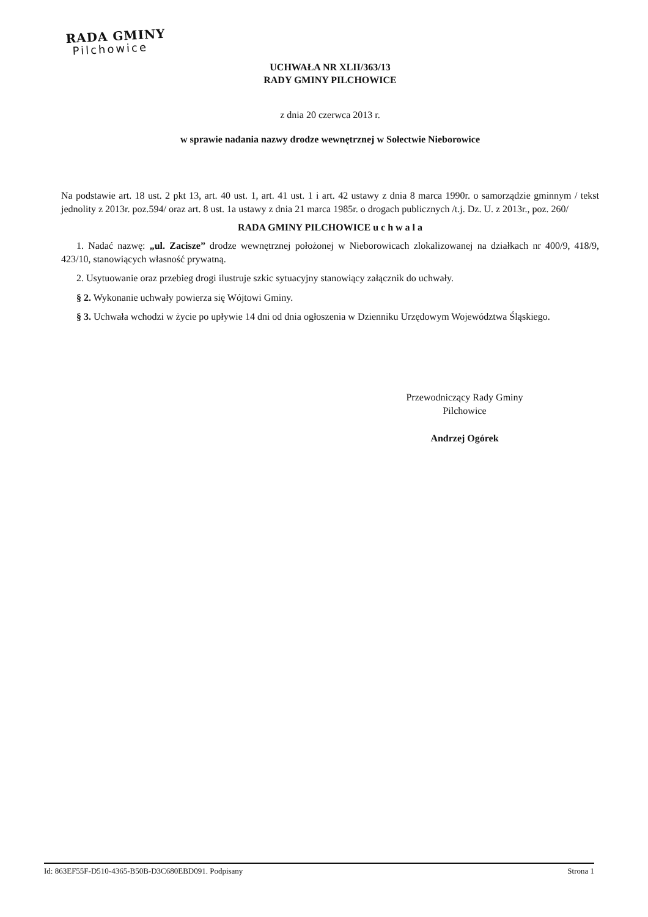RADA GMINY
Pilchowice
UCHWAŁA NR XLII/363/13
RADY GMINY PILCHOWICE
z dnia 20 czerwca 2013 r.
w sprawie nadania nazwy drodze wewnętrznej w Sołectwie Nieborowice
Na podstawie art. 18 ust. 2 pkt 13, art. 40 ust. 1, art. 41 ust. 1 i art. 42 ustawy z dnia 8 marca 1990r. o samorządzie gminnym / tekst jednolity z 2013r. poz.594/ oraz art. 8 ust. 1a ustawy z dnia 21 marca 1985r. o drogach publicznych /t.j. Dz. U. z 2013r., poz. 260/
RADA GMINY PILCHOWICE u c h w a l a
1. Nadać nazwę: „ul. Zacisze” drodze wewnętrznej położonej w Nieborowicach zlokalizowanej na działkach nr 400/9, 418/9, 423/10, stanowiących własność prywatną.
2. Usytuowanie oraz przebieg drogi ilustruje szkic sytuacyjny stanowiący załącznik do uchwały.
§ 2. Wykonanie uchwały powierza się Wójtowi Gminy.
§ 3. Uchwała wchodzi w życie po upływie 14 dni od dnia ogłoszenia w Dzienniku Urzędowym Województwa Śląskiego.
Przewodniczący Rady Gminy
Pilchowice
Andrzej Ogórek
Id: 863EF55F-D510-4365-B50B-D3C680EBD091. Podpisany Strona 1